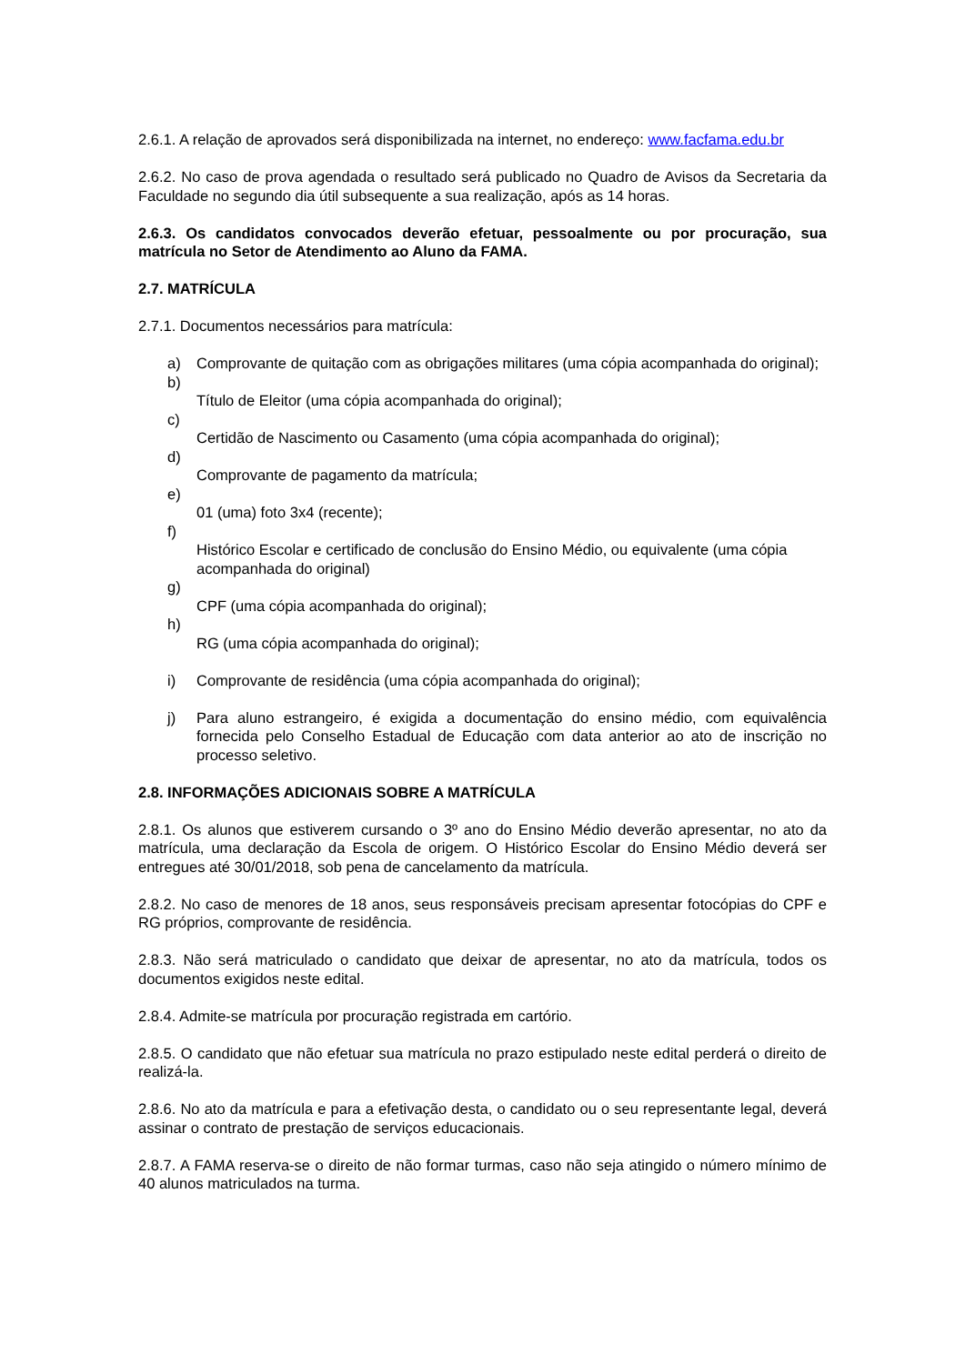2.6.1. A relação de aprovados será disponibilizada na internet, no endereço: www.facfama.edu.br
2.6.2. No caso de prova agendada o resultado será publicado no Quadro de Avisos da Secretaria da Faculdade no segundo dia útil subsequente a sua realização, após as 14 horas.
2.6.3. Os candidatos convocados deverão efetuar, pessoalmente ou por procuração, sua matrícula no Setor de Atendimento ao Aluno da FAMA.
2.7. MATRÍCULA
2.7.1. Documentos necessários para matrícula:
a) Comprovante de quitação com as obrigações militares (uma cópia acompanhada do original);
b)
Título de Eleitor (uma cópia acompanhada do original);
c)
Certidão de Nascimento ou Casamento (uma cópia acompanhada do original);
d)
Comprovante de pagamento da matrícula;
e)
01 (uma) foto 3x4 (recente);
f)
Histórico Escolar e certificado de conclusão do Ensino Médio, ou equivalente (uma cópia acompanhada do original)
g)
CPF (uma cópia acompanhada do original);
h)
RG (uma cópia acompanhada do original);
i) Comprovante de residência (uma cópia acompanhada do original);
j) Para aluno estrangeiro, é exigida a documentação do ensino médio, com equivalência fornecida pelo Conselho Estadual de Educação com data anterior ao ato de inscrição no processo seletivo.
2.8. INFORMAÇÕES ADICIONAIS SOBRE A MATRÍCULA
2.8.1. Os alunos que estiverem cursando o 3º ano do Ensino Médio deverão apresentar, no ato da matrícula, uma declaração da Escola de origem. O Histórico Escolar do Ensino Médio deverá ser entregues até 30/01/2018, sob pena de cancelamento da matrícula.
2.8.2. No caso de menores de 18 anos, seus responsáveis precisam apresentar fotocópias do CPF e RG próprios, comprovante de residência.
2.8.3. Não será matriculado o candidato que deixar de apresentar, no ato da matrícula, todos os documentos exigidos neste edital.
2.8.4. Admite-se matrícula por procuração registrada em cartório.
2.8.5. O candidato que não efetuar sua matrícula no prazo estipulado neste edital perderá o direito de realizá-la.
2.8.6. No ato da matrícula e para a efetivação desta, o candidato ou o seu representante legal, deverá assinar o contrato de prestação de serviços educacionais.
2.8.7. A FAMA reserva-se o direito de não formar turmas, caso não seja atingido o número mínimo de 40 alunos matriculados na turma.